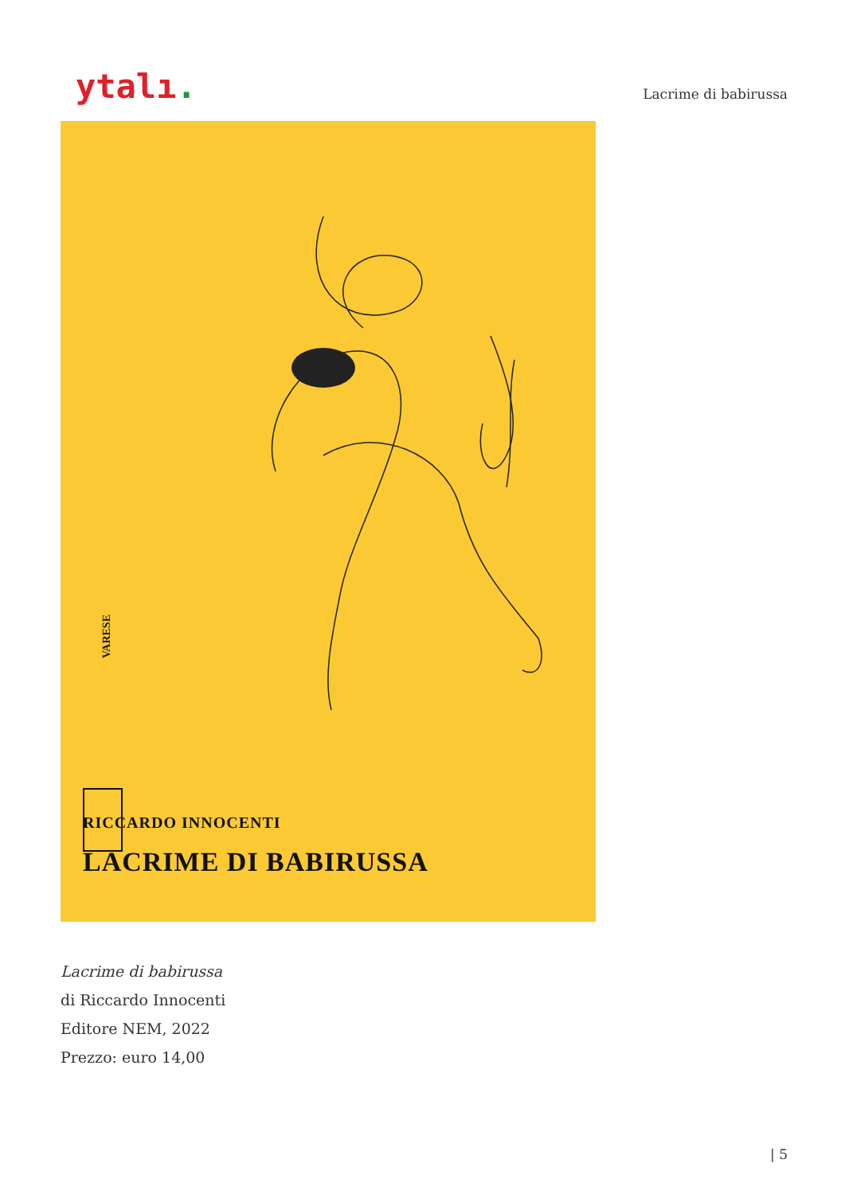ytalı.
Lacrime di babirussa
VARESE
RICCARDO INNOCENTI
LACRIME DI BABIRUSSA
Lacrime di babirussa
di Riccardo Innocenti
Editore NEM, 2022
Prezzo: euro 14,00
| 5